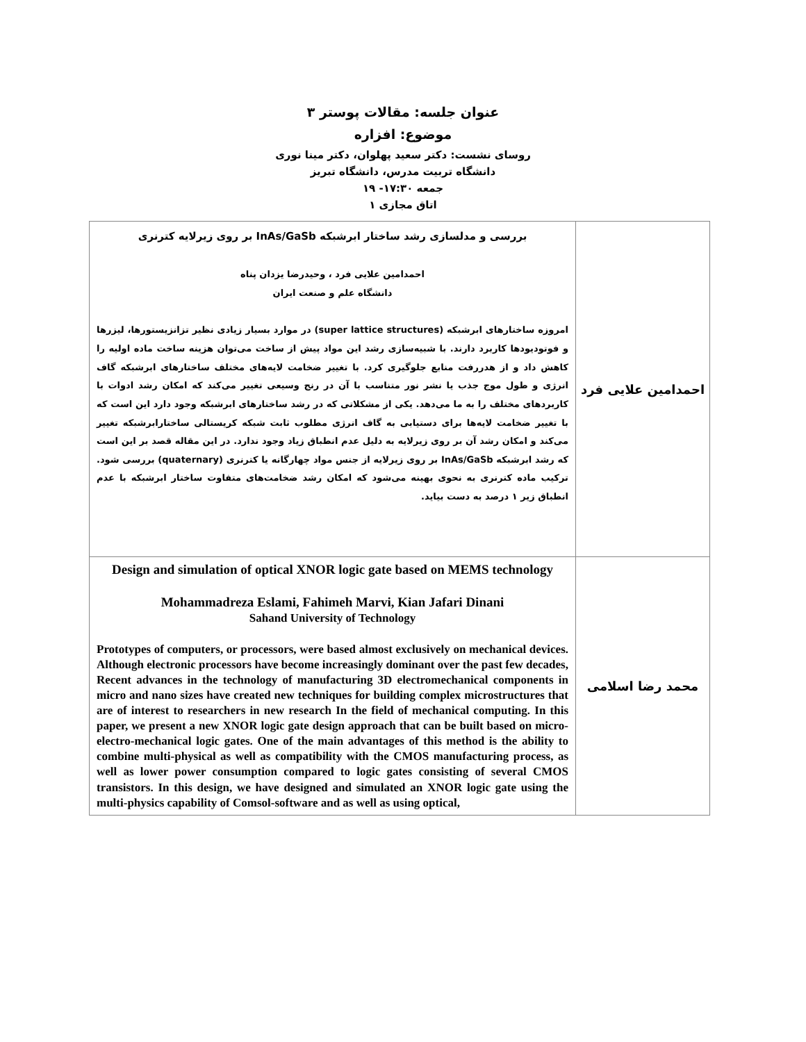عنوان جلسه: مقالات پوستر ۳
موضوع: افزاره
روسای نشست: دکتر سعید پهلوان، دکتر مینا نوری
دانشگاه تربیت مدرس، دانشگاه تبریز
جمعه ۱۷:۳۰- ۱۹
اتاق مجازی ۱
| احمدامین علایی فرد | بررسی و مدلسازی رشد ساختار ابرشبکه InAs/GaSb بر روی زیرلایه کترنری احمدامین علایی فرد ، وحیدرضا یزدان پناه دانشگاه علم و صنعت ایران امروزه ساختارهای ابرشبکه (super lattice structures) در موارد بسیار زیادی نظیر تزانزیستورها، لیزرها و فوتودیودها کاربرد دارند. با شبیه‌سازی رشد این مواد پیش از ساخت می‌توان هزینه ساخت ماده اولیه را کاهش داد و از هدررفت منابع جلوگیری کرد. با تغییر ضخامت لایه‌های مختلف ساختارهای ابرشبکه گاف انرژی و طول موج جذب یا نشر نور متناسب با آن در رنج وسیعی تغییر می‌کند که امکان رشد ادوات با کاربردهای مختلف را به ما می‌دهد. یکی از مشکلاتی که در رشد ساختارهای ابرشبکه وجود دارد این است که با تغییر ضخامت لایه‌ها برای دستیابی به گاف انرژی مطلوب ثابت شبکه کریستالی ساختارابرشبکه تغییر می‌کند و امکان رشد آن بر روی زیرلایه به دلیل عدم انطباق زیاد وجود ندارد. در این مقاله قصد بر این است که رشد ابرشبکه InAs/GaSb بر روی زیرلایه از جنس مواد چهارگانه یا کترنری (quaternary) بررسی شود. ترکیب ماده کترنری به نحوی بهینه می‌شود که امکان رشد ضخامت‌های متفاوت ساختار ابرشبکه با عدم انطباق زیر ۱ درصد به دست بیاید. |
| محمد رضا اسلامی | Design and simulation of optical XNOR logic gate based on MEMS technology Mohammadreza Eslami, Fahimeh Marvi, Kian Jafari Dinani Sahand University of Technology Prototypes of computers, or processors, were based almost exclusively on mechanical devices. Although electronic processors have become increasingly dominant over the past few decades, Recent advances in the technology of manufacturing 3D electromechanical components in micro and nano sizes have created new techniques for building complex microstructures that are of interest to researchers in new research In the field of mechanical computing. In this paper, we present a new XNOR logic gate design approach that can be built based on micro-electro-mechanical logic gates. One of the main advantages of this method is the ability to combine multi-physical as well as compatibility with the CMOS manufacturing process, as well as lower power consumption compared to logic gates consisting of several CMOS transistors. In this design, we have designed and simulated an XNOR logic gate using the multi-physics capability of Comsol-software and as well as using optical, |